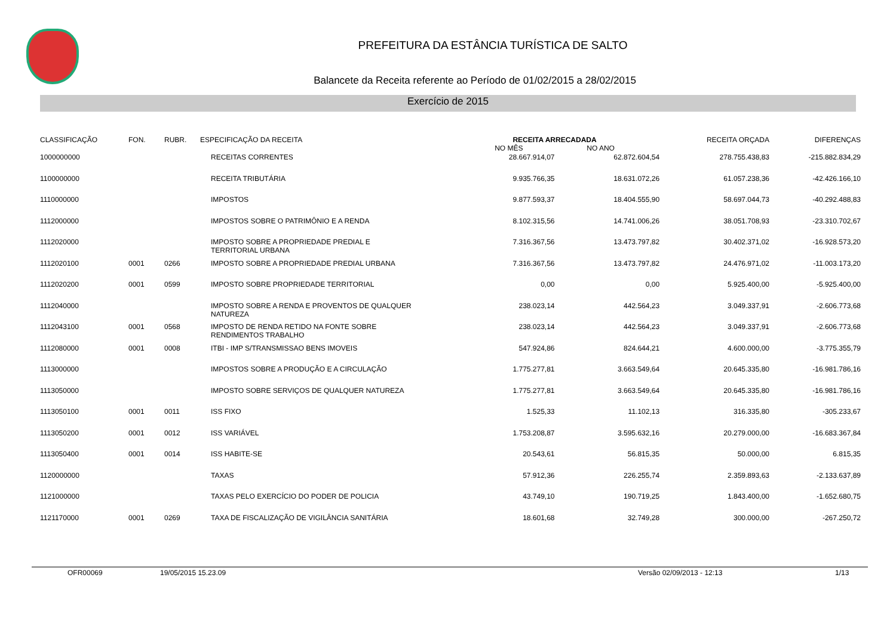PREFEITURA DA ESTÂNCIA TURÍSTICA DE SALTO
Balancete da Receita referente ao Período de 01/02/2015 a 28/02/2015
Exercício de 2015
| CLASSIFICAÇÃO | FON. | RUBR. | ESPECIFICAÇÃO DA RECEITA | RECEITA ARRECADADA NO MÊS NO ANO | | RECEITA ORÇADA | DIFERENÇAS |
| --- | --- | --- | --- | --- | --- | --- | --- |
| 1000000000 | | | RECEITAS CORRENTES | 28.667.914,07 | 62.872.604,54 | 278.755.438,83 | -215.882.834,29 |
| 1100000000 | | | RECEITA TRIBUTÁRIA | 9.935.766,35 | 18.631.072,26 | 61.057.238,36 | -42.426.166,10 |
| 1110000000 | | | IMPOSTOS | 9.877.593,37 | 18.404.555,90 | 58.697.044,73 | -40.292.488,83 |
| 1112000000 | | | IMPOSTOS SOBRE O PATRIMÔNIO E A RENDA | 8.102.315,56 | 14.741.006,26 | 38.051.708,93 | -23.310.702,67 |
| 1112020000 | | | IMPOSTO SOBRE A PROPRIEDADE PREDIAL E TERRITORIAL URBANA | 7.316.367,56 | 13.473.797,82 | 30.402.371,02 | -16.928.573,20 |
| 1112020100 | 0001 | 0266 | IMPOSTO SOBRE A PROPRIEDADE PREDIAL URBANA | 7.316.367,56 | 13.473.797,82 | 24.476.971,02 | -11.003.173,20 |
| 1112020200 | 0001 | 0599 | IMPOSTO SOBRE PROPRIEDADE TERRITORIAL | 0,00 | 0,00 | 5.925.400,00 | -5.925.400,00 |
| 1112040000 | | | IMPOSTO SOBRE A RENDA E PROVENTOS DE QUALQUER NATUREZA | 238.023,14 | 442.564,23 | 3.049.337,91 | -2.606.773,68 |
| 1112043100 | 0001 | 0568 | IMPOSTO DE RENDA RETIDO NA FONTE SOBRE RENDIMENTOS TRABALHO | 238.023,14 | 442.564,23 | 3.049.337,91 | -2.606.773,68 |
| 1112080000 | 0001 | 0008 | ITBI - IMP S/TRANSMISSAO BENS IMOVEIS | 547.924,86 | 824.644,21 | 4.600.000,00 | -3.775.355,79 |
| 1113000000 | | | IMPOSTOS SOBRE A PRODUÇÃO E A CIRCULAÇÃO | 1.775.277,81 | 3.663.549,64 | 20.645.335,80 | -16.981.786,16 |
| 1113050000 | | | IMPOSTO SOBRE SERVIÇOS DE QUALQUER NATUREZA | 1.775.277,81 | 3.663.549,64 | 20.645.335,80 | -16.981.786,16 |
| 1113050100 | 0001 | 0011 | ISS FIXO | 1.525,33 | 11.102,13 | 316.335,80 | -305.233,67 |
| 1113050200 | 0001 | 0012 | ISS VARIÁVEL | 1.753.208,87 | 3.595.632,16 | 20.279.000,00 | -16.683.367,84 |
| 1113050400 | 0001 | 0014 | ISS HABITE-SE | 20.543,61 | 56.815,35 | 50.000,00 | 6.815,35 |
| 1120000000 | | | TAXAS | 57.912,36 | 226.255,74 | 2.359.893,63 | -2.133.637,89 |
| 1121000000 | | | TAXAS PELO EXERCÍCIO DO PODER DE POLICIA | 43.749,10 | 190.719,25 | 1.843.400,00 | -1.652.680,75 |
| 1121170000 | 0001 | 0269 | TAXA DE FISCALIZAÇÃO DE VIGILÂNCIA SANITÁRIA | 18.601,68 | 32.749,28 | 300.000,00 | -267.250,72 |
OFR00069 19/05/2015 15.23.09 Versão 02/09/2013 - 12:13 1/13